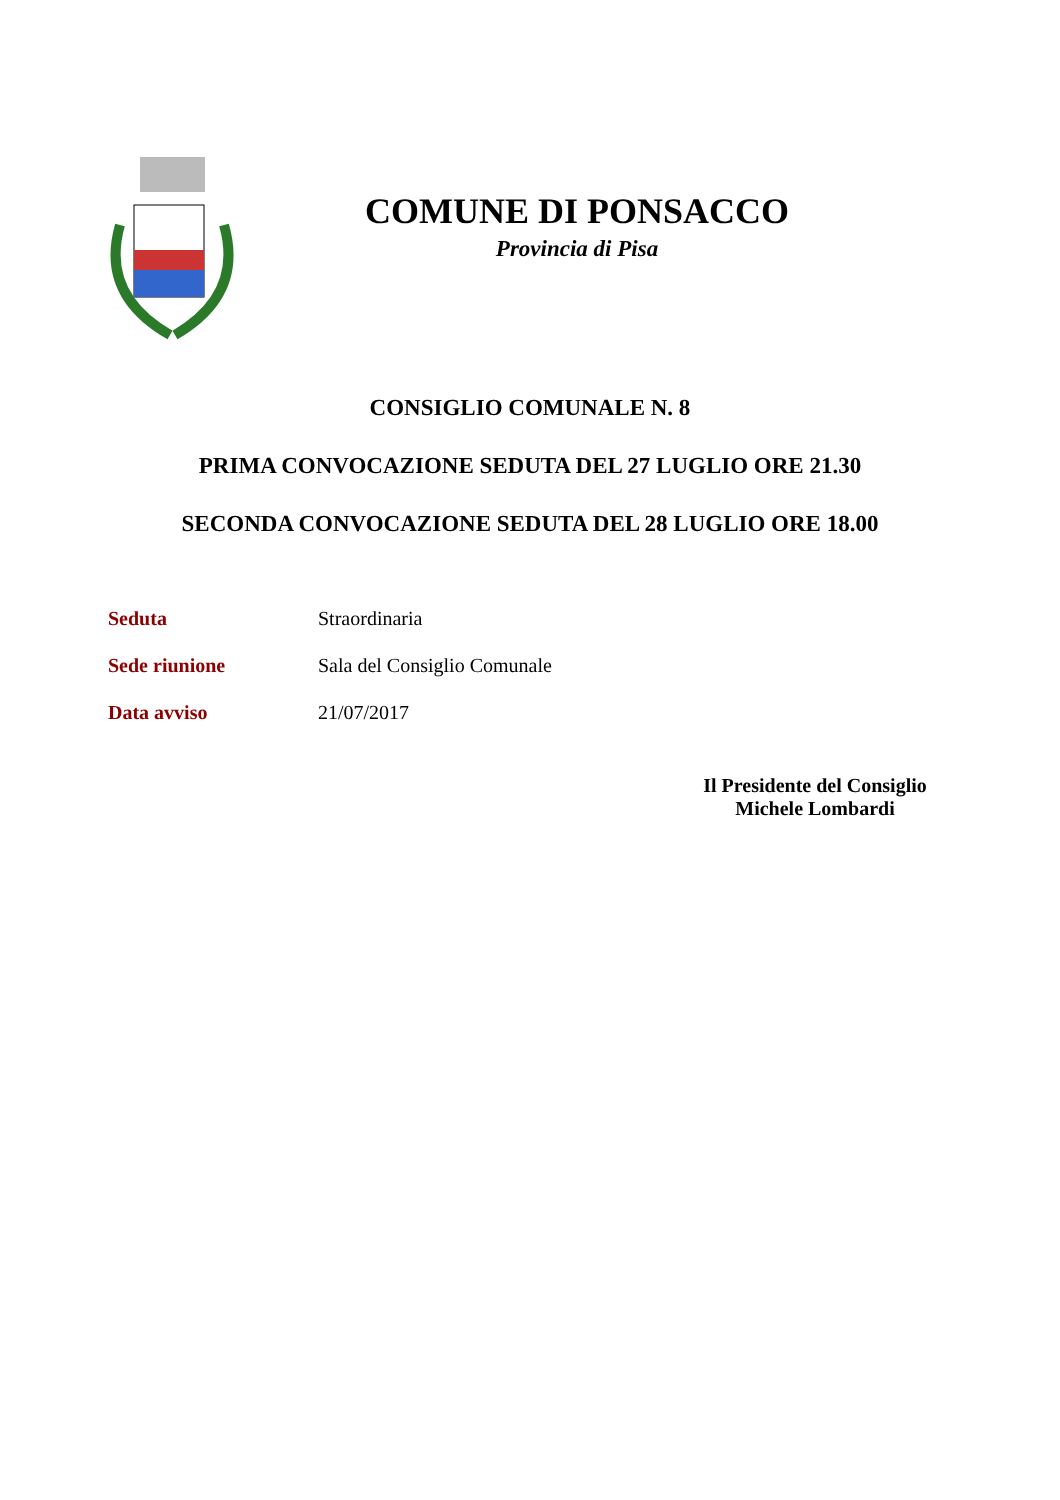COMUNE DI PONSACCO
Provincia di Pisa
CONSIGLIO COMUNALE N. 8
PRIMA CONVOCAZIONE SEDUTA DEL 27 LUGLIO ORE 21.30
SECONDA CONVOCAZIONE SEDUTA DEL 28 LUGLIO ORE 18.00
Seduta Straordinaria
Sede riunione Sala del Consiglio Comunale
Data avviso 21/07/2017
Il Presidente del Consiglio
Michele Lombardi